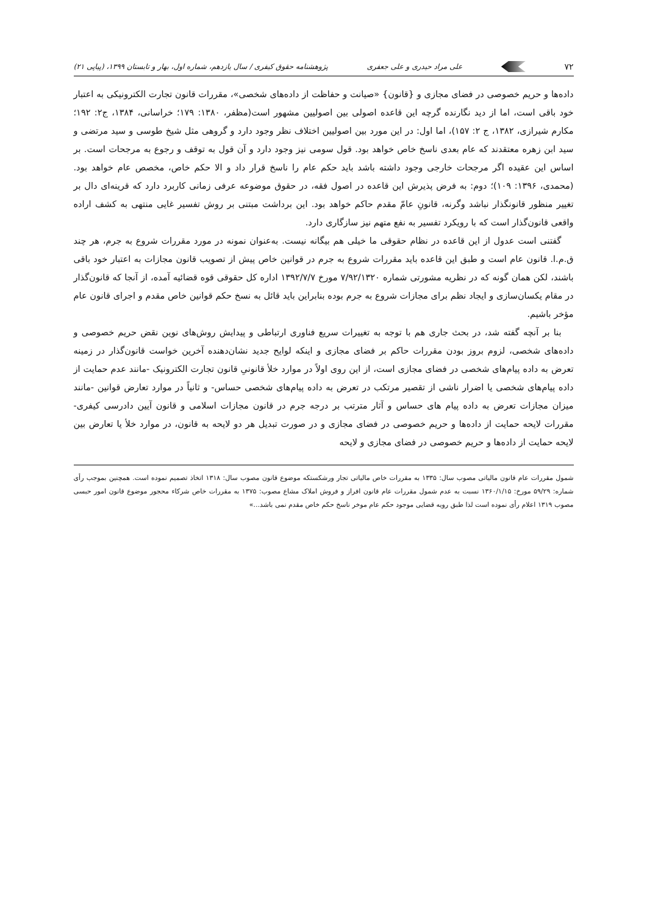۷۲ علی مراد حیدری و علی جعفری پژوهشنامه حقوق کیفری / سال یازدهم، شماره اول، بهار و تابستان ۱۳۹۹، (پیاپی ۲۱)
داده‌ها و حریم خصوصی در فضای مجازی و {قانون} «صیانت و حفاظت از داده‌های شخصی»، مقررات قانون تجارت الکترونیکی به اعتبار خود باقی است، اما از دید نگارنده گرچه این قاعده اصولی بین اصولیین مشهور است(مظفر، ۱۳۸۰: ۱۷۹؛ خراسانی، ۱۳۸۴، ج۲: ۱۹۲؛ مکارم شیرازی، ۱۳۸۲، ج ۲: ۱۵۷)، اما اول: در این مورد بین اصولیین اختلاف نظر وجود دارد و گروهی مثل شیخ طوسی و سید مرتضی و سید ابن زهره معتقدند که عام بعدی ناسخ خاص خواهد بود. قول سومی نیز وجود دارد و آن قول به توقف و رجوع به مرجحات است. بر اساس این عقیده اگر مرجحات خارجی وجود داشته باشد باید حکم عام را ناسخ قرار داد و الا حکم خاص، مخصص عام خواهد بود.(محمدی، ۱۳۹۶: ۱۰۹)؛ دوم: به فرض پذیرش این قاعده در اصول فقه، در حقوق موضوعه عرفی زمانی کاربرد دارد که قرینه‌ای دال بر تغییر منظور قانونگذار نباشد وگرنه، قانونِ عامّ مقدم حاکم خواهد بود. این برداشت مبتنی بر روش تفسیر غایی منتهی به کشف اراده واقعی قانون‌گذار است که با رویکرد تفسیر به نفع متهم نیز سازگاری دارد.
گفتنی است عدول از این قاعده در نظام حقوقی ما خیلی هم بیگانه نیست. به‌عنوان نمونه در مورد مقررات شروع به جرم، هر چند ق.م.ا. قانون عام است و طبق این قاعده باید مقررات شروع به جرم در قوانین خاص پیش از تصویب قانون مجازات به اعتبار خود باقی باشند، لکن همان گونه که در نظریه مشورتی شماره ۷/۹۲/۱۳۲۰ مورخ ۱۳۹۲/۷/۷ اداره کل حقوقی قوه قضائیه آمده، از آنجا که قانون‌گذار در مقام یکسان‌سازی و ایجاد نظم برای مجازات شروع به جرم بوده بنابراین باید قائل به نسخ حکم قوانین خاص مقدم و اجرای قانون عام مؤخر باشیم.
بنا بر آنچه گفته شد، در بحث جاری هم با توجه به تغییرات سریع فناوری ارتباطی و پیدایش روش‌های نوین نقض حریم خصوصی و داده‌های شخصی، لزوم بروز بودن مقررات حاکم بر فضای مجازی و اینکه لوایح جدید نشان‌دهنده آخرین خواست قانون‌گذار در زمینه تعرض به داده پیام‌های شخصی در فضای مجازی است، از این روی اولاً در موارد خلأ قانونیِ قانون تجارت الکترونیک -مانند عدم حمایت از داده پیام‌های شخصی یا اضرار ناشی از تقصیر مرتکب در تعرض به داده پیام‌های شخصی حساس- و ثانیاً در موارد تعارض قوانین -مانند میزان مجازات تعرض به داده پیام های حساس و آثار مترتب بر درجه جرم در قانون مجازات اسلامی و قانون آیین دادرسی کیفری- مقررات لایحه حمایت از داده‌ها و حریم خصوصی در فضای مجازی و در صورت تبدیل هر دو لایحه به قانون، در موارد خلأ یا تعارض بین لایحه حمایت از داده‌ها و حریم خصوصی در فضای مجازی و لایحه
شمول مقررات عام قانون مالیاتی مصوب سال: ۱۳۳۵ به مقررات خاص مالیاتی تجار ورشکستکه موضوع قانون مصوب سال: ۱۳۱۸ اتخاذ تصمیم نموده است. همچنین بموجب رأی شماره: ۵۹/۲۹ مورخ: ۱۳۶۰/۱/۱۵ نسبت به عدم شمول مقررات عام قانون افراز و فروش املاک مشاع مصوب: ۱۳۷۵ به مقررات خاص شرکاء محجور موضوع قانون امور حبسی مصوب ۱۳۱۹ اعلام رأی نموده است لذا طبق رویه قضایی موجود حکم عام موخر ناسخ حکم خاص مقدم نمی باشد...»